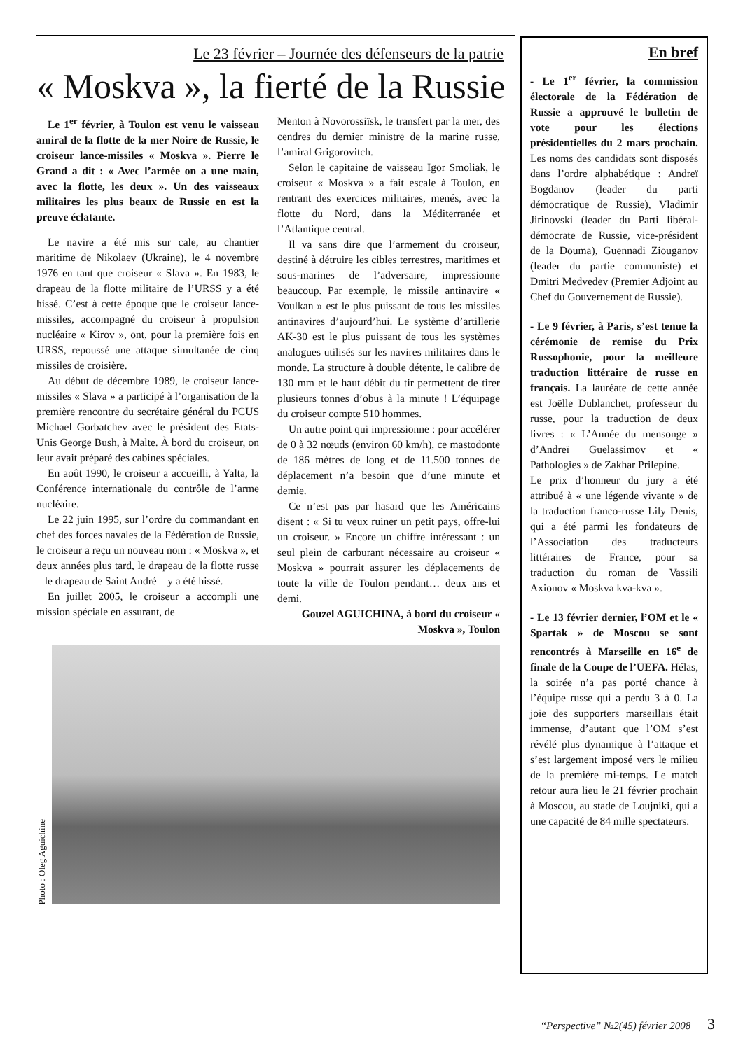Le 23 février – Journée des défenseurs de la patrie
« Moskva », la fierté de la Russie
Le 1<sup>er</sup> février, à Toulon est venu le vaisseau amiral de la flotte de la mer Noire de Russie, le croiseur lance-missiles « Moskva ». Pierre le Grand a dit : « Avec l’armée on a une main, avec la flotte, les deux ». Un des vaisseaux militaires les plus beaux de Russie en est la preuve éclatante.
Le navire a été mis sur cale, au chantier maritime de Nikolaev (Ukraine), le 4 novembre 1976 en tant que croiseur « Slava ». En 1983, le drapeau de la flotte militaire de l’URSS y a été hissé. C’est à cette époque que le croiseur lance-missiles, accompagné du croiseur à propulsion nucléaire « Kirov », ont, pour la première fois en URSS, repoussé une attaque simultanée de cinq missiles de croisière.
Au début de décembre 1989, le croiseur lance-missiles « Slava » a participé à l’organisation de la première rencontre du secrétaire général du PCUS Michael Gorbatchev avec le président des Etats-Unis George Bush, à Malte. À bord du croiseur, on leur avait préparé des cabines spéciales.
En août 1990, le croiseur a accueilli, à Yalta, la Conférence internationale du contrôle de l’arme nucléaire.
Le 22 juin 1995, sur l’ordre du commandant en chef des forces navales de la Fédération de Russie, le croiseur a reçu un nouveau nom : « Moskva », et deux années plus tard, le drapeau de la flotte russe – le drapeau de Saint André – y a été hissé.
En juillet 2005, le croiseur a accompli une mission spéciale en assurant, de
Menton à Novorossiïsk, le transfert par la mer, des cendres du dernier ministre de la marine russe, l’amiral Grigorovitch.
Selon le capitaine de vaisseau Igor Smoliak, le croiseur « Moskva » a fait escale à Toulon, en rentrant des exercices militaires, menés, avec la flotte du Nord, dans la Méditerranée et l’Atlantique central.
Il va sans dire que l’armement du croiseur, destiné à détruire les cibles terrestres, maritimes et sous-marines de l’adversaire, impressionne beaucoup. Par exemple, le missile antinavire « Voulkan » est le plus puissant de tous les missiles antinavires d’aujourd’hui. Le système d’artillerie AK-30 est le plus puissant de tous les systèmes analogues utilisés sur les navires militaires dans le monde. La structure à double détente, le calibre de 130 mm et le haut débit du tir permettent de tirer plusieurs tonnes d’obus à la minute ! L’équipage du croiseur compte 510 hommes.
Un autre point qui impressionne : pour accélérer de 0 à 32 nœuds (environ 60 km/h), ce mastodonte de 186 mètres de long et de 11.500 tonnes de déplacement n’a besoin que d’une minute et demie.
Ce n’est pas par hasard que les Américains disent : « Si tu veux ruiner un petit pays, offre-lui un croiseur. » Encore un chiffre intéressant : un seul plein de carburant nécessaire au croiseur « Moskva » pourrait assurer les déplacements de toute la ville de Toulon pendant… deux ans et demi.
Gouzel AGUICHINA, à bord du croiseur « Moskva », Toulon
Photo : Oleg Aguichine
En bref
- Le 1<sup>er</sup> février, la commission électorale de la Fédération de Russie a approuvé le bulletin de vote pour les élections présidentielles du 2 mars prochain. Les noms des candidats sont disposés dans l’ordre alphabétique : Andreï Bogdanov (leader du parti démocratique de Russie), Vladimir Jirinovski (leader du Parti libéral-démocrate de Russie, vice-président de la Douma), Guennadi Ziouganov (leader du partie communiste) et Dmitri Medvedev (Premier Adjoint au Chef du Gouvernement de Russie).
- Le 9 février, à Paris, s’est tenue la cérémonie de remise du Prix Russophonie, pour la meilleure traduction littéraire de russe en français. La lauréate de cette année est Joëlle Dublanchet, professeur du russe, pour la traduction de deux livres : « L’Année du mensonge » d’Andreï Guelassimov et « Pathologies » de Zakhar Prilepine.
Le prix d’honneur du jury a été attribué à « une légende vivante » de la traduction franco-russe Lily Denis, qui a été parmi les fondateurs de l’Association des traducteurs littéraires de France, pour sa traduction du roman de Vassili Axionov « Moskva kva-kva ».
- Le 13 février dernier, l’OM et le « Spartak » de Moscou se sont rencontrés à Marseille en 16<sup>e</sup> de finale de la Coupe de l’UEFA. Hélas, la soirée n’a pas porté chance à l’équipe russe qui a perdu 3 à 0. La joie des supporters marseillais était immense, d’autant que l’OM s’est révélé plus dynamique à l’attaque et s’est largement imposé vers le milieu de la première mi-temps. Le match retour aura lieu le 21 février prochain à Moscou, au stade de Loujniki, qui a une capacité de 84 mille spectateurs.
“Perspective” №2(45) février 2008 3